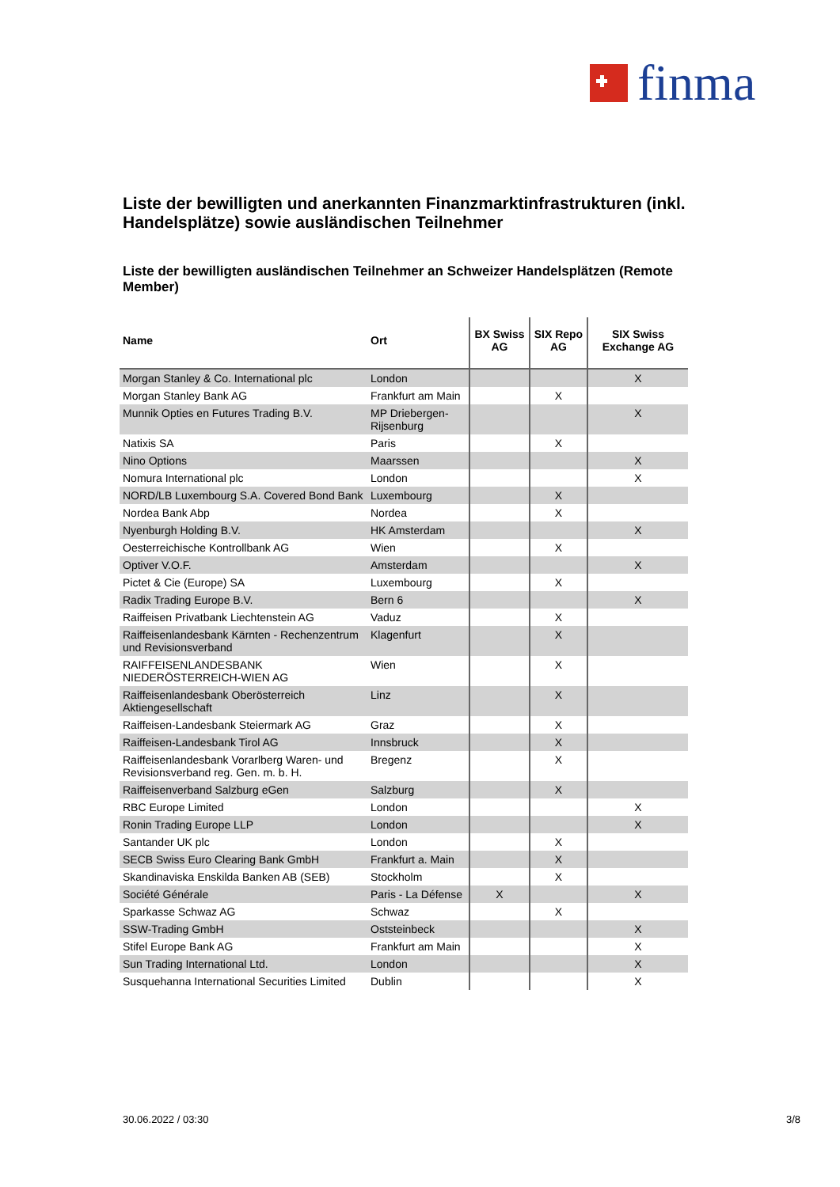finma
Liste der bewilligten und anerkannten Finanzmarktinfrastrukturen (inkl. Handelsplätze) sowie ausländischen Teilnehmer
Liste der bewilligten ausländischen Teilnehmer an Schweizer Handelsplätzen (Remote Member)
| Name | Ort | BX Swiss AG | SIX Repo AG | SIX Swiss Exchange AG |
| --- | --- | --- | --- | --- |
| Morgan Stanley & Co. International plc | London | | | X |
| Morgan Stanley Bank AG | Frankfurt am Main | | X | |
| Munnik Opties en Futures Trading B.V. | MP Driebergen-Rijsenburg | | | X |
| Natixis SA | Paris | | X | |
| Nino Options | Maarssen | | | X |
| Nomura International plc | London | | | X |
| NORD/LB Luxembourg S.A. Covered Bond Bank | Luxembourg | | X | |
| Nordea Bank Abp | Nordea | | X | |
| Nyenburgh Holding B.V. | HK Amsterdam | | | X |
| Oesterreichische Kontrollbank AG | Wien | | X | |
| Optiver V.O.F. | Amsterdam | | | X |
| Pictet & Cie (Europe) SA | Luxembourg | | X | |
| Radix Trading Europe B.V. | Bern 6 | | | X |
| Raiffeisen Privatbank Liechtenstein AG | Vaduz | | X | |
| Raiffeisenlandesbank Kärnten - Rechenzentrum und Revisionsverband | Klagenfurt | | X | |
| RAIFFEISENLANDESBANK NIEDERÖSTERREICH-WIEN AG | Wien | | X | |
| Raiffeisenlandesbank Oberösterreich Aktiengesellschaft | Linz | | X | |
| Raiffeisen-Landesbank Steiermark AG | Graz | | X | |
| Raiffeisen-Landesbank Tirol AG | Innsbruck | | X | |
| Raiffeisenlandesbank Vorarlberg Waren- und Revisionsverband reg. Gen. m. b. H. | Bregenz | | X | |
| Raiffeisenverband Salzburg eGen | Salzburg | | X | |
| RBC Europe Limited | London | | | X |
| Ronin Trading Europe LLP | London | | | X |
| Santander UK plc | London | | X | |
| SECB Swiss Euro Clearing Bank GmbH | Frankfurt a. Main | | X | |
| Skandinaviska Enskilda Banken AB (SEB) | Stockholm | | X | |
| Société Générale | Paris - La Défense | X | | X |
| Sparkasse Schwaz AG | Schwaz | | X | |
| SSW-Trading GmbH | Oststeinbeck | | | X |
| Stifel Europe Bank AG | Frankfurt am Main | | | X |
| Sun Trading International Ltd. | London | | | X |
| Susquehanna International Securities Limited | Dublin | | | X |
30.06.2022 / 03:30 3/8